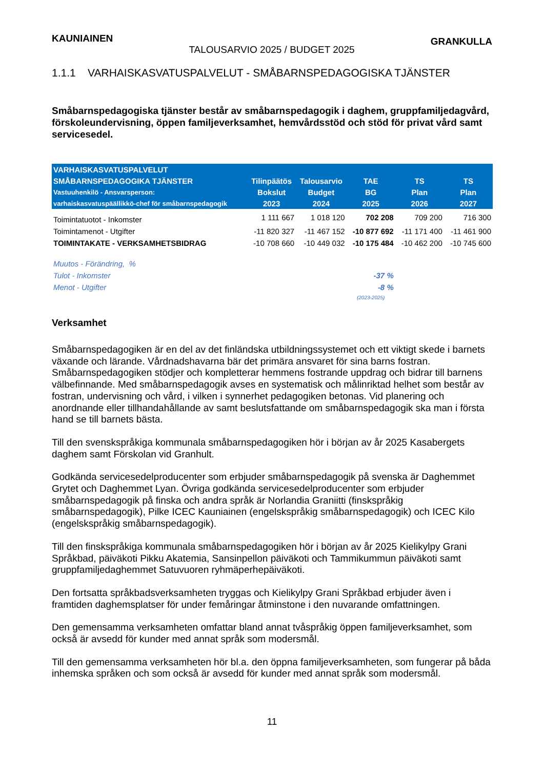KAUNIAINEN TALOUSARVIO 2025 / BUDGET 2025 GRANKULLA
1.1.1 VARHAISKASVATUSPALVELUT - SMÅBARNSPEDAGOGISKA TJÄNSTER
Småbarnspedagogiska tjänster består av småbarnspedagogik i daghem, gruppfamiljedagvård, förskoleundervisning, öppen familjeverksamhet, hemvårdsstöd och stöd för privat vård samt servicesedel.
| VARHAISKASVATUSPALVELUT | | | | | |
| --- | --- | --- | --- | --- | --- |
| SMÅBARNSPEDAGOGIKA TJÄNSTER | Tilinpäätös | Talousarvio | TAE | TS | TS |
| Vastuuhenkilö - Ansvarsperson: | Bokslut | Budget | BG | Plan | Plan |
| varhaiskasvatuspäällikkö-chef för småbarnspedagogik | 2023 | 2024 | 2025 | 2026 | 2027 |
| Toimintatuotot - Inkomster | 1 111 667 | 1 018 120 | 702 208 | 709 200 | 716 300 |
| Toimintamenot - Utgifter | -11 820 327 | -11 467 152 | -10 877 692 | -11 171 400 | -11 461 900 |
| TOIMINTAKATE - VERKSAMHETSBIDRAG | -10 708 660 | -10 449 032 | -10 175 484 | -10 462 200 | -10 745 600 |
| Muutos - Förändring, % | | | | | |
| Tulot - Inkomster | | | -37 % | | |
| Menot - Utgifter | | | -8 % | | |
| | | | (2023-2025) | | |
Verksamhet
Småbarnspedagogiken är en del av det finländska utbildningssystemet och ett viktigt skede i barnets växande och lärande. Vårdnadshavarna bär det primära ansvaret för sina barns fostran. Småbarnspedagogiken stödjer och kompletterar hemmens fostrande uppdrag och bidrar till barnens välbefinnande. Med småbarnspedagogik avses en systematisk och målinriktad helhet som består av fostran, undervisning och vård, i vilken i synnerhet pedagogiken betonas. Vid planering och anordnande eller tillhandahållande av samt beslutsfattande om småbarnspedagogik ska man i första hand se till barnets bästa.
Till den svenskspråkiga kommunala småbarnspedagogiken hör i början av år 2025 Kasabergets daghem samt Förskolan vid Granhult.
Godkända servicesedelproducenter som erbjuder småbarnspedagogik på svenska är Daghemmet Grytet och Daghemmet Lyan. Övriga godkända servicesedelproducenter som erbjuder småbarnspedagogik på finska och andra språk är Norlandia Graniitti (finskspråkig småbarnspedagogik), Pilke ICEC Kauniainen (engelskspråkig småbarnspedagogik) och ICEC Kilo (engelskspråkig småbarnspedagogik).
Till den finskspråkiga kommunala småbarnspedagogiken hör i början av år 2025 Kielikylpy Grani Språkbad, päiväkoti Pikku Akatemia, Sansinpellon päiväkoti och Tammikummun päiväkoti samt gruppfamiljedaghemmet Satuvuoren ryhmäperhepäiväkoti.
Den fortsatta språkbadsverksamheten tryggas och Kielikylpy Grani Språkbad erbjuder även i framtiden daghemsplatser för under femåringar åtminstone i den nuvarande omfattningen.
Den gemensamma verksamheten omfattar bland annat tvåspråkig öppen familjeverksamhet, som också är avsedd för kunder med annat språk som modersmål.
Till den gemensamma verksamheten hör bl.a. den öppna familjeverksamheten, som fungerar på båda inhemska språken och som också är avsedd för kunder med annat språk som modersmål.
11